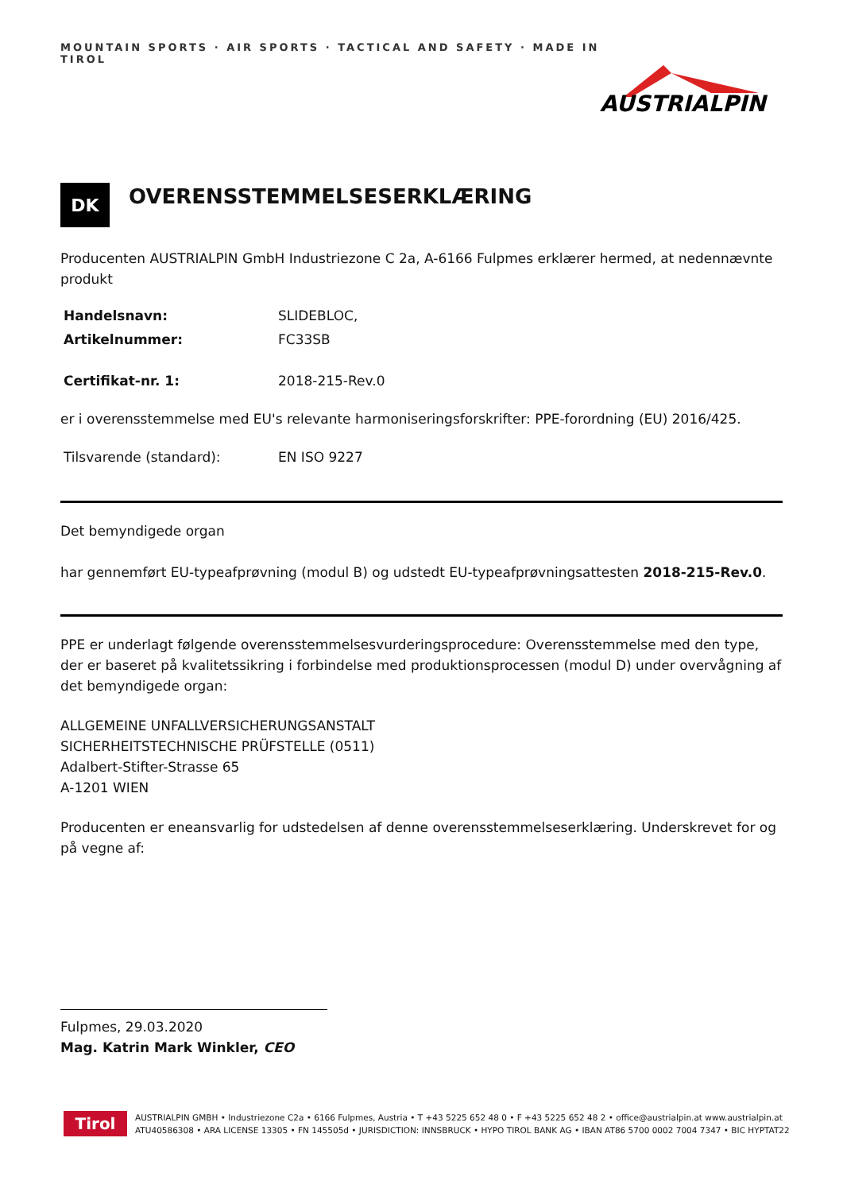MOUNTAIN SPORTS · AIR SPORTS · TACTICAL AND SAFETY · MADE IN TIROL
AUSTRIALPIN
DK
OVERENSSTEMMELSESERKLÆRING
Producenten AUSTRIALPIN GmbH Industriezone C 2a, A-6166 Fulpmes erklærer hermed, at nedennævnte produkt
Handelsnavn: SLIDEBLOC,
Artikelnummer: FC33SB
Certifikat-nr. 1: 2018-215-Rev.0
er i overensstemmelse med EU's relevante harmoniseringsforskrifter: PPE-forordning (EU) 2016/425.
Tilsvarende (standard): EN ISO 9227
Det bemyndigede organ
har gennemført EU-typeafprøvning (modul B) og udstedt EU-typeafprøvningsattesten 2018-215-Rev.0.
PPE er underlagt følgende overensstemmelsesvurderingsprocedure: Overensstemmelse med den type, der er baseret på kvalitetssikring i forbindelse med produktionsprocessen (modul D) under overvågning af det bemyndigede organ:
ALLGEMEINE UNFALLVERSICHERUNGSANSTALT
SICHERHEITSTECHNISCHE PRÜFSTELLE (0511)
Adalbert-Stifter-Strasse 65
A-1201 WIEN
Producenten er eneansvarlig for udstedelsen af denne overensstemmelseserklæring. Underskrevet for og på vegne af:
Fulpmes, 29.03.2020
Mag. Katrin Mark Winkler, CEO
Tirol
AUSTRIALPIN GMBH • Industriezone C2a • 6166 Fulpmes, Austria • T +43 5225 652 48 0 • F +43 5225 652 48 2 • office@austrialpin.at www.austrialpin.at
ATU40586308 • ARA LICENSE 13305 • FN 145505d • JURISDICTION: INNSBRUCK • HYPO TIROL BANK AG • IBAN AT86 5700 0002 7004 7347 • BIC HYPTAT22